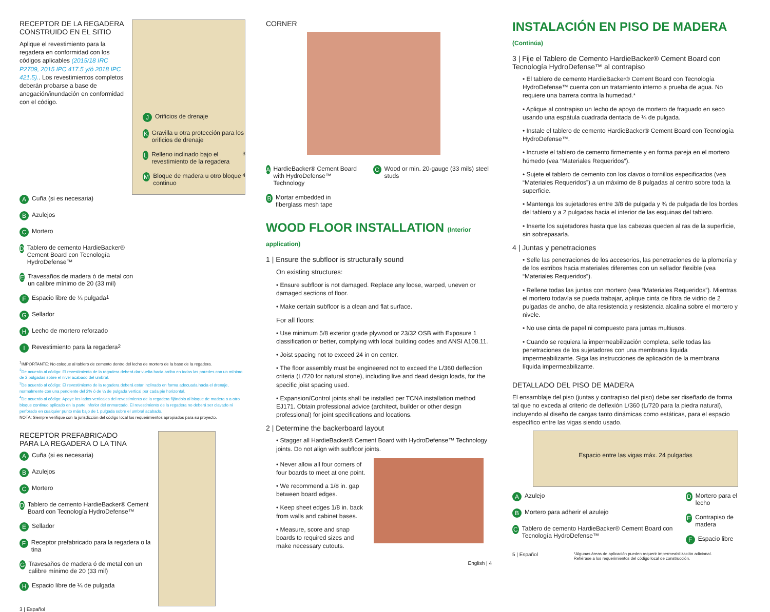RECEPTOR DE LA REGADERA
CONSTRUIDO EN EL SITIO
Aplique el revestimiento para la regadera en conformidad con los códigos aplicables (2015/18 IRC P2709, 2015 IPC 417.5 y/ó 2018 IPC 421.5).. Los revestimientos completos deberán probarse a base de anegación/inundación en conformidad con el código.
A Cuña (si es necesaria)
B Azulejos
C Mortero
D Tablero de cemento HardieBacker® Cement Board con Tecnología HydroDefense™
E Travesaños de madera ó de metal con un calibre mínimo de 20 (33 mil)
F Espacio libre de ¼ pulgada<sup>1</sup>
G Sellador
H Lecho de mortero reforzado
I Revestimiento para la regadera<sup>2</sup>
J Orificios de drenaje
K Gravilla u otra protección para los orificios de drenaje
L Relleno inclinado bajo el revestimiento de la regadera<sup>3</sup>
M Bloque de madera u otro bloque continuo<sup>4</sup>
<sup>1</sup> IMPORTANTE: No coloque al tablero de cemento dentro del lecho de mortero de la base de la regadera.
<sup>2</sup> De acuerdo al código: El revestimiento de la regadera deberá dar vuelta hacia arriba en todas las paredes con un mínimo de 2 pulgadas sobre el nivel acabado del umbral.
<sup>3</sup> De acuerdo al código: El revestimiento de la regadera deberá estar inclinado en forma adecuada hacia el drenaje, normalmente con una pendiente del 2% ó de ¼ de pulgada vertical por cada pie horizontal.
<sup>4</sup> De acuerdo al código: Apoye los lados verticales del revestimiento de la regadera fijándolo al bloque de madera o a otro bloque continuo aplicado en la parte inferior del enmarcado. El revestimiento de la regadera no deberá ser clavado ni perforado en cualquier punto más bajo de 1 pulgada sobre el umbral acabado.
NOTA: Siempre verifique con la jurisdicción del código local los requerimientos apropiados para su proyecto.
RECEPTOR PREFABRICADO
PARA LA REGADERA O LA TINA
A Cuña (si es necesaria)
B Azulejos
C Mortero
D Tablero de cemento HardieBacker® Cement Board con Tecnología HydroDefense™
E Sellador
F Receptor prefabricado para la regadera o la tina
G Travesaños de madera ó de metal con un calibre mínimo de 20 (33 mil)
H Espacio libre de ¼ de pulgada
3 | Español
CORNER
A HardieBacker® Cement Board with HydroDefense™ Technology
B Mortar embedded in fiberglass mesh tape
C Wood or min. 20-gauge (33 mils) steel studs
WOOD FLOOR INSTALLATION (Interior application)
1 | Ensure the subfloor is structurally sound
On existing structures:
• Ensure subfloor is not damaged. Replace any loose, warped, uneven or damaged sections of floor.
• Make certain subfloor is a clean and flat surface.
For all floors:
• Use minimum 5/8 exterior grade plywood or 23/32 OSB with Exposure 1 classification or better, complying with local building codes and ANSI A108.11.
• Joist spacing not to exceed 24 in on center.
• The floor assembly must be engineered not to exceed the L/360 deflection criteria (L/720 for natural stone), including live and dead design loads, for the specific joist spacing used.
• Expansion/Control joints shall be installed per TCNA installation method EJ171. Obtain professional advice (architect, builder or other design professional) for joint specifications and locations.
2 | Determine the backerboard layout
• Stagger all HardieBacker® Cement Board with HydroDefense™ Technology joints. Do not align with subfloor joints.
• Never allow all four corners of four boards to meet at one point.
• We recommend a 1/8 in. gap between board edges.
• Keep sheet edges 1/8 in. back from walls and cabinet bases.
• Measure, score and snap boards to required sizes and make necessary cutouts.
English | 4
INSTALACIÓN EN PISO DE MADERA (Continúa)
3 | Fije el Tablero de Cemento HardieBacker® Cement Board con Tecnología HydroDefense™ al contrapiso
• El tablero de cemento HardieBacker® Cement Board con Tecnología HydroDefense™ cuenta con un tratamiento interno a prueba de agua. No requiere una barrera contra la humedad.*
• Aplique al contrapiso un lecho de apoyo de mortero de fraguado en seco usando una espátula cuadrada dentada de ¼ de pulgada.
• Instale el tablero de cemento HardieBacker® Cement Board con Tecnología HydroDefense™.
• Incruste el tablero de cemento firmemente y en forma pareja en el mortero húmedo (vea “Materiales Requeridos”).
• Sujete el tablero de cemento con los clavos o tornillos especificados (vea “Materiales Requeridos”) a un máximo de 8 pulgadas al centro sobre toda la superficie.
• Mantenga los sujetadores entre 3/8 de pulgada y ¾ de pulgada de los bordes del tablero y a 2 pulgadas hacia el interior de las esquinas del tablero.
• Inserte los sujetadores hasta que las cabezas queden al ras de la superficie, sin sobrepasarla.
4 | Juntas y penetraciones
• Selle las penetraciones de los accesorios, las penetraciones de la plomería y de los estribos hacia materiales diferentes con un sellador flexible (vea “Materiales Requeridos”).
• Rellene todas las juntas con mortero (vea “Materiales Requeridos”). Mientras el mortero todavía se pueda trabajar, aplique cinta de fibra de vidrio de 2 pulgadas de ancho, de alta resistencia y resistencia alcalina sobre el mortero y nivele.
• No use cinta de papel ni compuesto para juntas multiusos.
• Cuando se requiera la impermeabilización completa, selle todas las penetraciones de los sujetadores con una membrana líquida impermeabilizante. Siga las instrucciones de aplicación de la membrana líquida impermeabilizante.
DETALLADO DEL PISO DE MADERA
El ensamblaje del piso (juntas y contrapiso del piso) debe ser diseñado de forma tal que no exceda al criterio de deflexión L/360 (L/720 para la piedra natural), incluyendo al diseño de cargas tanto dinámicas como estáticas, para el espacio específico entre las vigas siendo usado.
Espacio entre las vigas máx. 24 pulgadas
A Azulejo
B Mortero para adherir el azulejo
C Tablero de cemento HardieBacker® Cement Board con Tecnología HydroDefense™
D Mortero para el lecho
E Contrapiso de madera
F Espacio libre
5 | Español *Algunas áreas de aplicación pueden requerir impermeabilización adicional.
Refiérase a los requerimientos del código local de construcción.